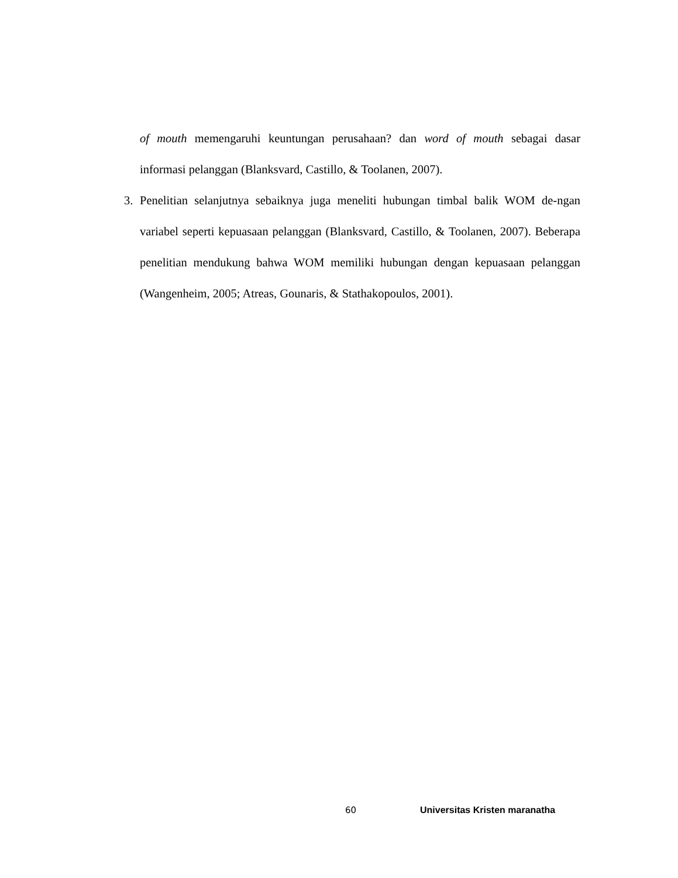of mouth memengaruhi keuntungan perusahaan? dan word of mouth sebagai dasar informasi pelanggan (Blanksvard, Castillo, & Toolanen, 2007).
3. Penelitian selanjutnya sebaiknya juga meneliti hubungan timbal balik WOM de-ngan variabel seperti kepuasaan pelanggan (Blanksvard, Castillo, & Toolanen, 2007). Beberapa penelitian mendukung bahwa WOM memiliki hubungan dengan kepuasaan pelanggan (Wangenheim, 2005; Atreas, Gounaris, & Stathakopoulos, 2001).
60 Universitas Kristen maranatha